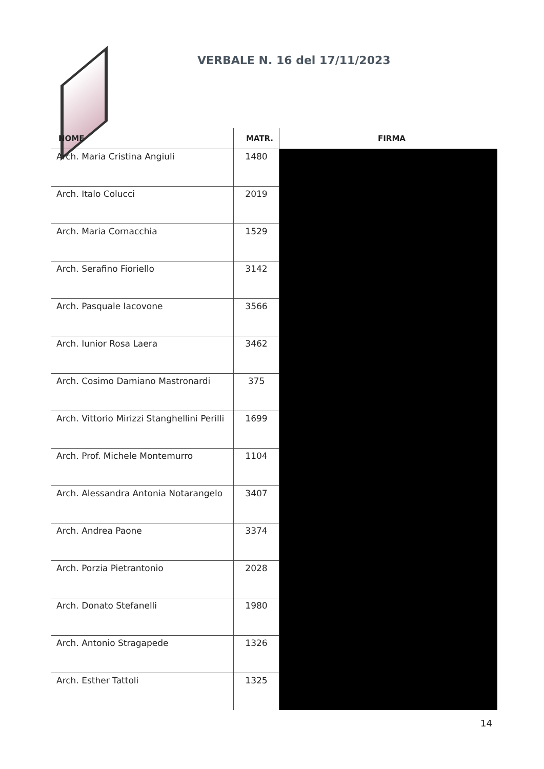VERBALE N. 16 del 17/11/2023
| NOME | MATR. | FIRMA |
| --- | --- | --- |
| Arch. Maria Cristina Angiuli | 1480 | |
| Arch. Italo Colucci | 2019 | |
| Arch. Maria Cornacchia | 1529 | |
| Arch. Serafino Fioriello | 3142 | |
| Arch. Pasquale Iacovone | 3566 | |
| Arch. Iunior Rosa Laera | 3462 | |
| Arch. Cosimo Damiano Mastronardi | 375 | |
| Arch. Vittorio Mirizzi Stanghellini Perilli | 1699 | |
| Arch. Prof. Michele Montemurro | 1104 | |
| Arch. Alessandra Antonia Notarangelo | 3407 | |
| Arch. Andrea Paone | 3374 | |
| Arch. Porzia Pietrantonio | 2028 | |
| Arch. Donato Stefanelli | 1980 | |
| Arch. Antonio Stragapede | 1326 | |
| Arch. Esther Tattoli | 1325 | |
14